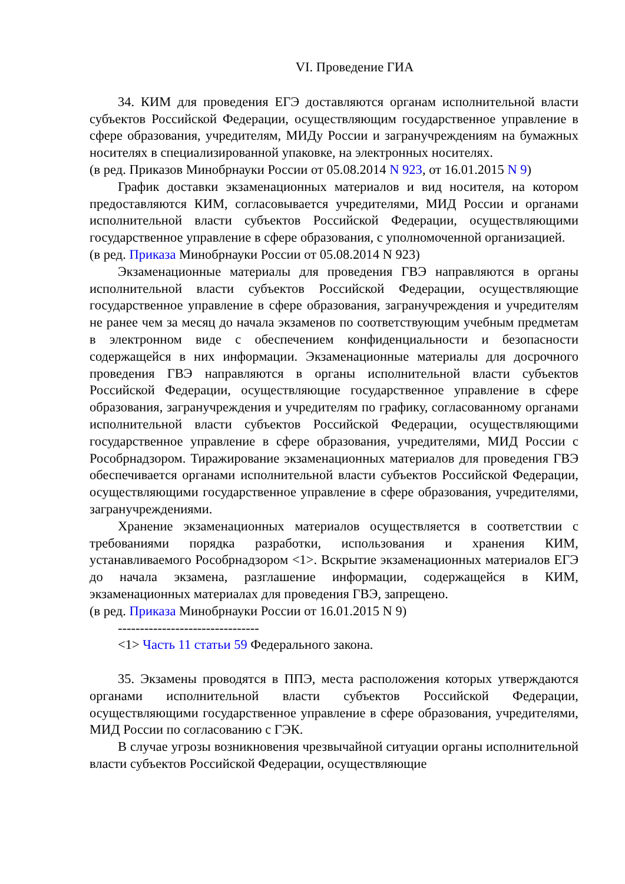VI. Проведение ГИА
34. КИМ для проведения ЕГЭ доставляются органам исполнительной власти субъектов Российской Федерации, осуществляющим государственное управление в сфере образования, учредителям, МИДу России и загранучреждениям на бумажных носителях в специализированной упаковке, на электронных носителях.
(в ред. Приказов Минобрнауки России от 05.08.2014 N 923, от 16.01.2015 N 9)
График доставки экзаменационных материалов и вид носителя, на котором предоставляются КИМ, согласовывается учредителями, МИД России и органами исполнительной власти субъектов Российской Федерации, осуществляющими государственное управление в сфере образования, с уполномоченной организацией.
(в ред. Приказа Минобрнауки России от 05.08.2014 N 923)
Экзаменационные материалы для проведения ГВЭ направляются в органы исполнительной власти субъектов Российской Федерации, осуществляющие государственное управление в сфере образования, загранучреждения и учредителям не ранее чем за месяц до начала экзаменов по соответствующим учебным предметам в электронном виде с обеспечением конфиденциальности и безопасности содержащейся в них информации. Экзаменационные материалы для досрочного проведения ГВЭ направляются в органы исполнительной власти субъектов Российской Федерации, осуществляющие государственное управление в сфере образования, загранучреждения и учредителям по графику, согласованному органами исполнительной власти субъектов Российской Федерации, осуществляющими государственное управление в сфере образования, учредителями, МИД России с Рособрнадзором. Тиражирование экзаменационных материалов для проведения ГВЭ обеспечивается органами исполнительной власти субъектов Российской Федерации, осуществляющими государственное управление в сфере образования, учредителями, загранучреждениями.
Хранение экзаменационных материалов осуществляется в соответствии с требованиями порядка разработки, использования и хранения КИМ, устанавливаемого Рособрнадзором <1>. Вскрытие экзаменационных материалов ЕГЭ до начала экзамена, разглашение информации, содержащейся в КИМ, экзаменационных материалах для проведения ГВЭ, запрещено.
(в ред. Приказа Минобрнауки России от 16.01.2015 N 9)
--------------------------------
<1> Часть 11 статьи 59 Федерального закона.
35. Экзамены проводятся в ППЭ, места расположения которых утверждаются органами исполнительной власти субъектов Российской Федерации, осуществляющими государственное управление в сфере образования, учредителями, МИД России по согласованию с ГЭК.
В случае угрозы возникновения чрезвычайной ситуации органы исполнительной власти субъектов Российской Федерации, осуществляющие